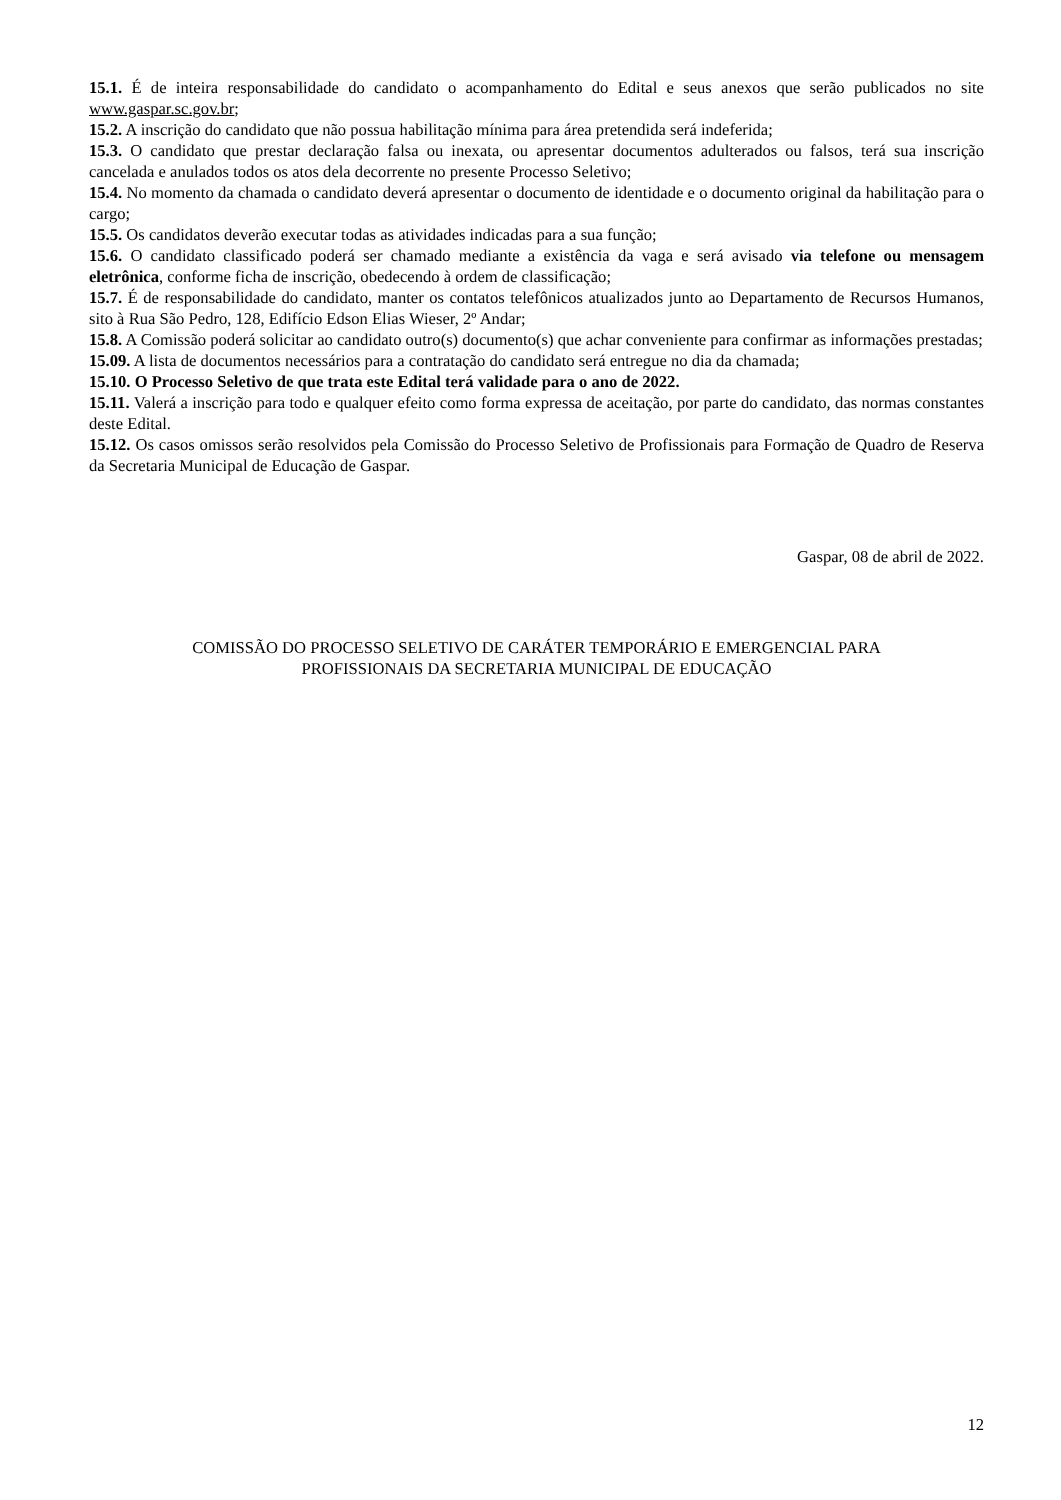15.1. É de inteira responsabilidade do candidato o acompanhamento do Edital e seus anexos que serão publicados no site www.gaspar.sc.gov.br;
15.2. A inscrição do candidato que não possua habilitação mínima para área pretendida será indeferida;
15.3. O candidato que prestar declaração falsa ou inexata, ou apresentar documentos adulterados ou falsos, terá sua inscrição cancelada e anulados todos os atos dela decorrente no presente Processo Seletivo;
15.4. No momento da chamada o candidato deverá apresentar o documento de identidade e o documento original da habilitação para o cargo;
15.5. Os candidatos deverão executar todas as atividades indicadas para a sua função;
15.6. O candidato classificado poderá ser chamado mediante a existência da vaga e será avisado via telefone ou mensagem eletrônica, conforme ficha de inscrição, obedecendo à ordem de classificação;
15.7. É de responsabilidade do candidato, manter os contatos telefônicos atualizados junto ao Departamento de Recursos Humanos, sito à Rua São Pedro, 128, Edifício Edson Elias Wieser, 2º Andar;
15.8. A Comissão poderá solicitar ao candidato outro(s) documento(s) que achar conveniente para confirmar as informações prestadas;
15.09. A lista de documentos necessários para a contratação do candidato será entregue no dia da chamada;
15.10. O Processo Seletivo de que trata este Edital terá validade para o ano de 2022.
15.11. Valerá a inscrição para todo e qualquer efeito como forma expressa de aceitação, por parte do candidato, das normas constantes deste Edital.
15.12. Os casos omissos serão resolvidos pela Comissão do Processo Seletivo de Profissionais para Formação de Quadro de Reserva da Secretaria Municipal de Educação de Gaspar.
Gaspar, 08 de abril de 2022.
COMISSÃO DO PROCESSO SELETIVO DE CARÁTER TEMPORÁRIO E EMERGENCIAL PARA
PROFISSIONAIS DA SECRETARIA MUNICIPAL DE EDUCAÇÃO
12